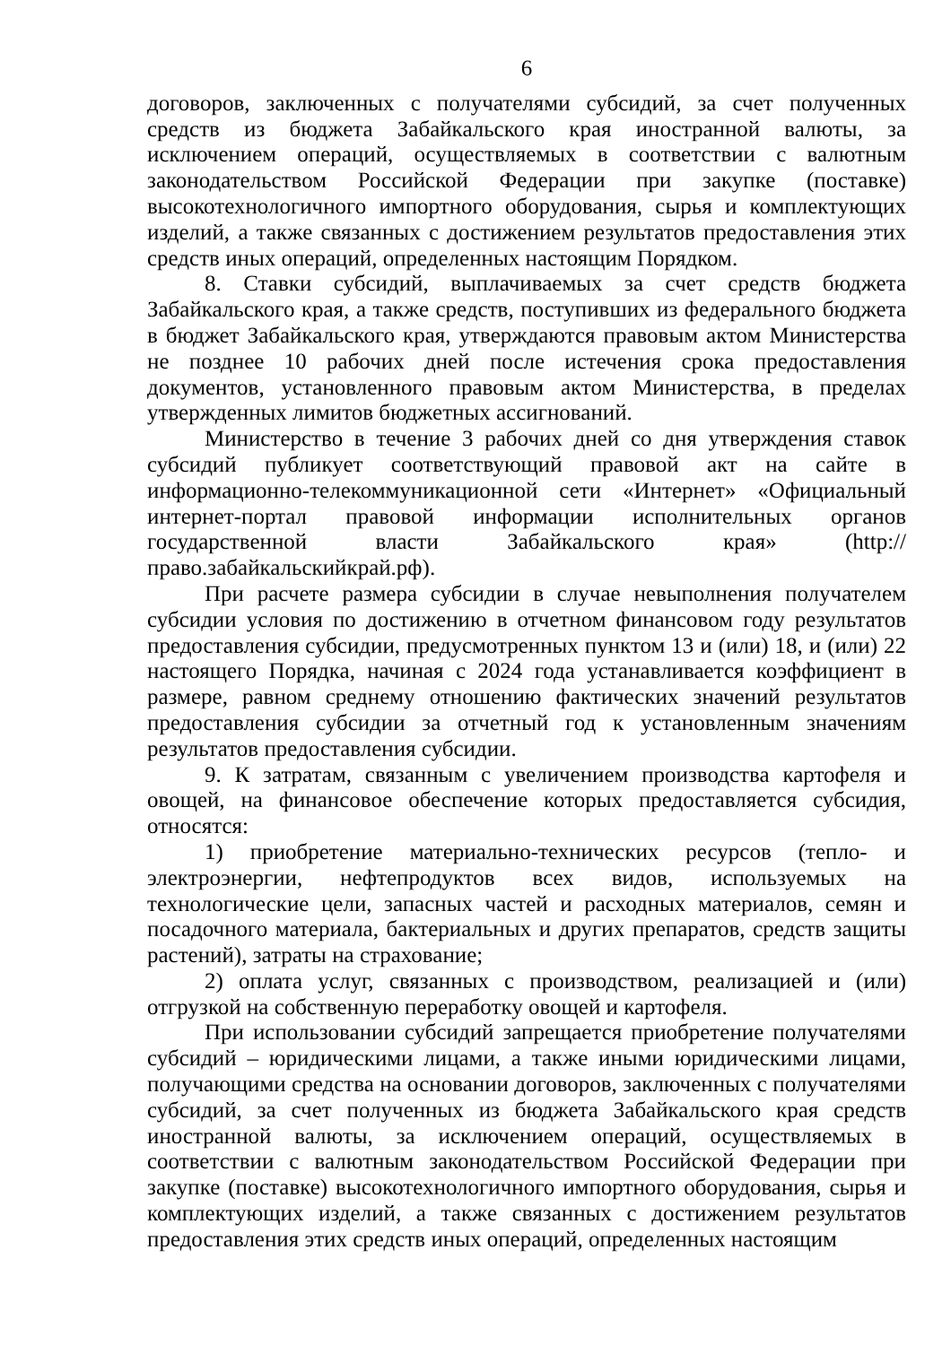6
договоров, заключенных с получателями субсидий, за счет полученных средств из бюджета Забайкальского края иностранной валюты, за исключением операций, осуществляемых в соответствии с валютным законодательством Российской Федерации при закупке (поставке) высокотехнологичного импортного оборудования, сырья и комплектующих изделий, а также связанных с достижением результатов предоставления этих средств иных операций, определенных настоящим Порядком.
8. Ставки субсидий, выплачиваемых за счет средств бюджета Забайкальского края, а также средств, поступивших из федерального бюджета в бюджет Забайкальского края, утверждаются правовым актом Министерства не позднее 10 рабочих дней после истечения срока предоставления документов, установленного правовым актом Министерства, в пределах утвержденных лимитов бюджетных ассигнований.
Министерство в течение 3 рабочих дней со дня утверждения ставок субсидий публикует соответствующий правовой акт на сайте в информационно-телекоммуникационной сети «Интернет» «Официальный интернет-портал правовой информации исполнительных органов государственной власти Забайкальского края» (http://право.забайкальскийкрай.рф).
При расчете размера субсидии в случае невыполнения получателем субсидии условия по достижению в отчетном финансовом году результатов предоставления субсидии, предусмотренных пунктом 13 и (или) 18, и (или) 22 настоящего Порядка, начиная с 2024 года устанавливается коэффициент в размере, равном среднему отношению фактических значений результатов предоставления субсидии за отчетный год к установленным значениям результатов предоставления субсидии.
9. К затратам, связанным с увеличением производства картофеля и овощей, на финансовое обеспечение которых предоставляется субсидия, относятся:
1) приобретение материально-технических ресурсов (тепло- и электроэнергии, нефтепродуктов всех видов, используемых на технологические цели, запасных частей и расходных материалов, семян и посадочного материала, бактериальных и других препаратов, средств защиты растений), затраты на страхование;
2) оплата услуг, связанных с производством, реализацией и (или) отгрузкой на собственную переработку овощей и картофеля.
При использовании субсидий запрещается приобретение получателями субсидий – юридическими лицами, а также иными юридическими лицами, получающими средства на основании договоров, заключенных с получателями субсидий, за счет полученных из бюджета Забайкальского края средств иностранной валюты, за исключением операций, осуществляемых в соответствии с валютным законодательством Российской Федерации при закупке (поставке) высокотехнологичного импортного оборудования, сырья и комплектующих изделий, а также связанных с достижением результатов предоставления этих средств иных операций, определенных настоящим